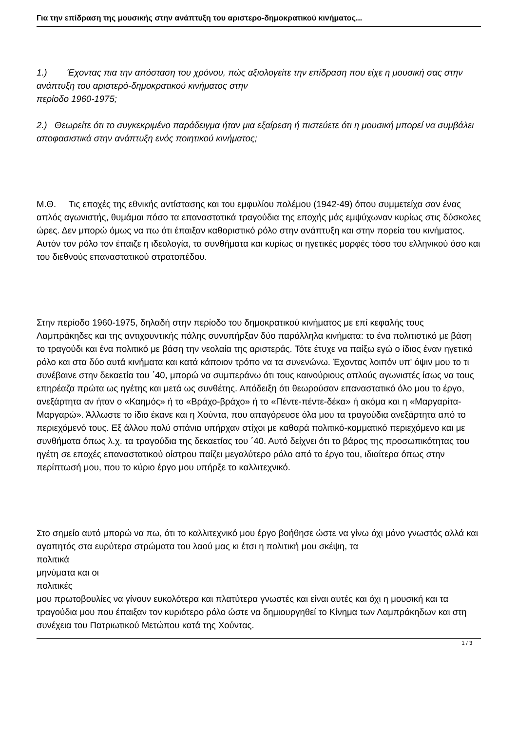Για την επίδραση της μουσικής στην ανάπτυξη του αριστερο-δημοκρατικού κινήματος...
1.) Έχοντας πια την απόσταση του χρόνου, πώς αξιολογείτε την επίδραση που είχε η μουσική σας στην ανάπτυξη του αριστερό-δημοκρατικού κινήματος στην
περίοδο 1960-1975;
2.) Θεωρείτε ότι το συγκεκριμένο παράδειγμα ήταν μια εξαίρεση ή πιστεύετε ότι η μουσική μπορεί να συμβάλει αποφασιστικά στην ανάπτυξη ενός ποιητικού κινήματος;
Μ.Θ. Τις εποχές της εθνικής αντίστασης και του εμφυλίου πολέμου (1942-49) όπου συμμετείχα σαν ένας απλός αγωνιστής, θυμάμαι πόσο τα επαναστατικά τραγούδια της εποχής μάς εμψύχωναν κυρίως στις δύσκολες ώρες. Δεν μπορώ όμως να πω ότι έπαιξαν καθοριστικό ρόλο στην ανάπτυξη και στην πορεία του κινήματος. Αυτόν τον ρόλο τον έπαιζε η ιδεολογία, τα συνθήματα και κυρίως οι ηγετικές μορφές τόσο του ελληνικού όσο και του διεθνούς επαναστατικού στρατοπέδου.
Στην περίοδο 1960-1975, δηλαδή στην περίοδο του δημοκρατικού κινήματος με επί κεφαλής τους Λαμπράκηδες και της αντιχουντικής πάλης συνυπήρξαν δύο παράλληλα κινήματα: το ένα πολιτιστικό με βάση το τραγούδι και ένα πολιτικό με βάση την νεολαία της αριστεράς. Τότε έτυχε να παίξω εγώ ο ίδιος έναν ηγετικό ρόλο και στα δύο αυτά κινήματα και κατά κάποιον τρόπο να τα συνενώνω. Έχοντας λοιπόν υπ' όψιν μου το τι συνέβαινε στην δεκαετία του ΄40, μπορώ να συμπεράνω ότι τους καινούριους απλούς αγωνιστές ίσως να τους επηρέαζα πρώτα ως ηγέτης και μετά ως συνθέτης. Απόδειξη ότι θεωρούσαν επαναστατικό όλο μου το έργο, ανεξάρτητα αν ήταν ο «Καημός» ή το «Βράχο-βράχο» ή το «Πέντε-πέντε-δέκα» ή ακόμα και η «Μαργαρίτα-Μαργαρώ». Άλλωστε το ίδιο έκανε και η Χούντα, που απαγόρευσε όλα μου τα τραγούδια ανεξάρτητα από το περιεχόμενό τους. Εξ άλλου πολύ σπάνια υπήρχαν στίχοι με καθαρά πολιτικό-κομματικό περιεχόμενο και με συνθήματα όπως λ.χ. τα τραγούδια της δεκαετίας του ΄40. Αυτό δείχνει ότι το βάρος της προσωπικότητας του ηγέτη σε εποχές επαναστατικού οίστρου παίζει μεγαλύτερο ρόλο από το έργο του, ιδιαίτερα όπως στην περίπτωσή μου, που το κύριο έργο μου υπήρξε το καλλιτεχνικό.
Στο σημείο αυτό μπορώ να πω, ότι το καλλιτεχνικό μου έργο βοήθησε ώστε να γίνω όχι μόνο γνωστός αλλά και αγαπητός στα ευρύτερα στρώματα του λαού μας κι έτσι η πολιτική μου σκέψη, τα
πολιτικά
μηνύματα και οι
πολιτικές
μου πρωτοβουλίες να γίνουν ευκολότερα και πλατύτερα γνωστές και είναι αυτές και όχι η μουσική και τα τραγούδια μου που έπαιξαν τον κυριότερο ρόλο ώστε να δημιουργηθεί το Κίνημα των Λαμπράκηδων και στη συνέχεια του Πατριωτικού Μετώπου κατά της Χούντας.
1 / 3